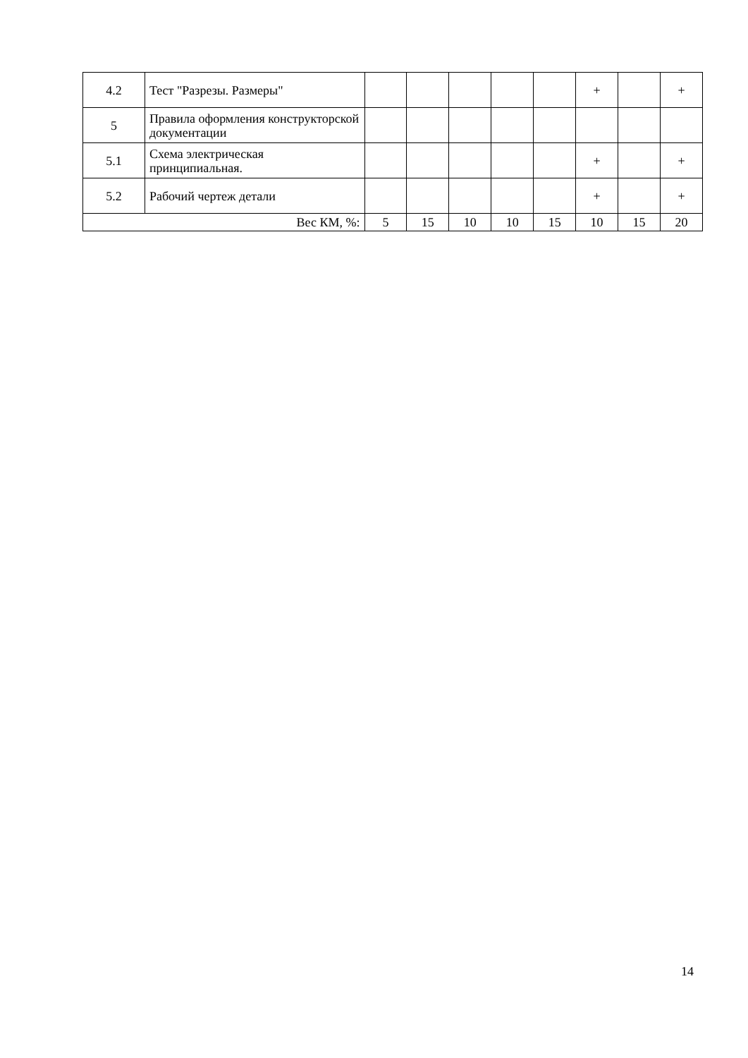| 4.2 | Тест "Разрезы. Размеры" | | | | | | + | | + |
| 5 | Правила оформления конструкторской документации | | | | | | | | |
| 5.1 | Схема электрическая принципиальная. | | | | | | + | | + |
| 5.2 | Рабочий чертеж детали | | | | | | + | | + |
| Вес КМ, %: | | 5 | 15 | 10 | 10 | 15 | 10 | 15 | 20 |
14